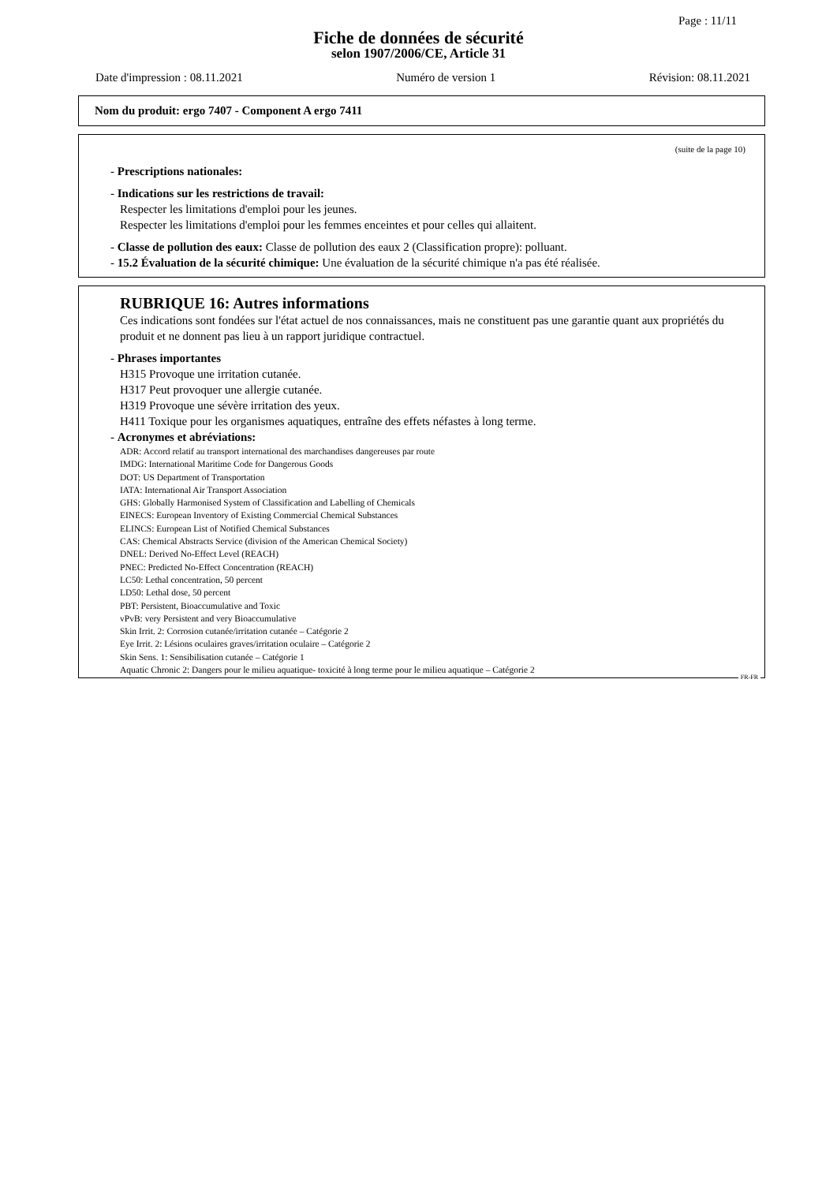Page : 11/11
Fiche de données de sécurité
selon 1907/2006/CE, Article 31
Date d'impression : 08.11.2021 Numéro de version 1 Révision: 08.11.2021
Nom du produit: ergo 7407 - Component A ergo 7411
(suite de la page 10)
- Prescriptions nationales:
- Indications sur les restrictions de travail:
Respecter les limitations d'emploi pour les jeunes.
Respecter les limitations d'emploi pour les femmes enceintes et pour celles qui allaitent.
- Classe de pollution des eaux: Classe de pollution des eaux 2 (Classification propre): polluant.
- 15.2 Évaluation de la sécurité chimique: Une évaluation de la sécurité chimique n'a pas été réalisée.
RUBRIQUE 16: Autres informations
Ces indications sont fondées sur l'état actuel de nos connaissances, mais ne constituent pas une garantie quant aux propriétés du produit et ne donnent pas lieu à un rapport juridique contractuel.
- Phrases importantes
H315 Provoque une irritation cutanée.
H317 Peut provoquer une allergie cutanée.
H319 Provoque une sévère irritation des yeux.
H411 Toxique pour les organismes aquatiques, entraîne des effets néfastes à long terme.
- Acronymes et abréviations:
ADR: Accord relatif au transport international des marchandises dangereuses par route
IMDG: International Maritime Code for Dangerous Goods
DOT: US Department of Transportation
IATA: International Air Transport Association
GHS: Globally Harmonised System of Classification and Labelling of Chemicals
EINECS: European Inventory of Existing Commercial Chemical Substances
ELINCS: European List of Notified Chemical Substances
CAS: Chemical Abstracts Service (division of the American Chemical Society)
DNEL: Derived No-Effect Level (REACH)
PNEC: Predicted No-Effect Concentration (REACH)
LC50: Lethal concentration, 50 percent
LD50: Lethal dose, 50 percent
PBT: Persistent, Bioaccumulative and Toxic
vPvB: very Persistent and very Bioaccumulative
Skin Irrit. 2: Corrosion cutanée/irritation cutanée – Catégorie 2
Eye Irrit. 2: Lésions oculaires graves/irritation oculaire – Catégorie 2
Skin Sens. 1: Sensibilisation cutanée – Catégorie 1
Aquatic Chronic 2: Dangers pour le milieu aquatique- toxicité à long terme pour le milieu aquatique – Catégorie 2
FR-FR